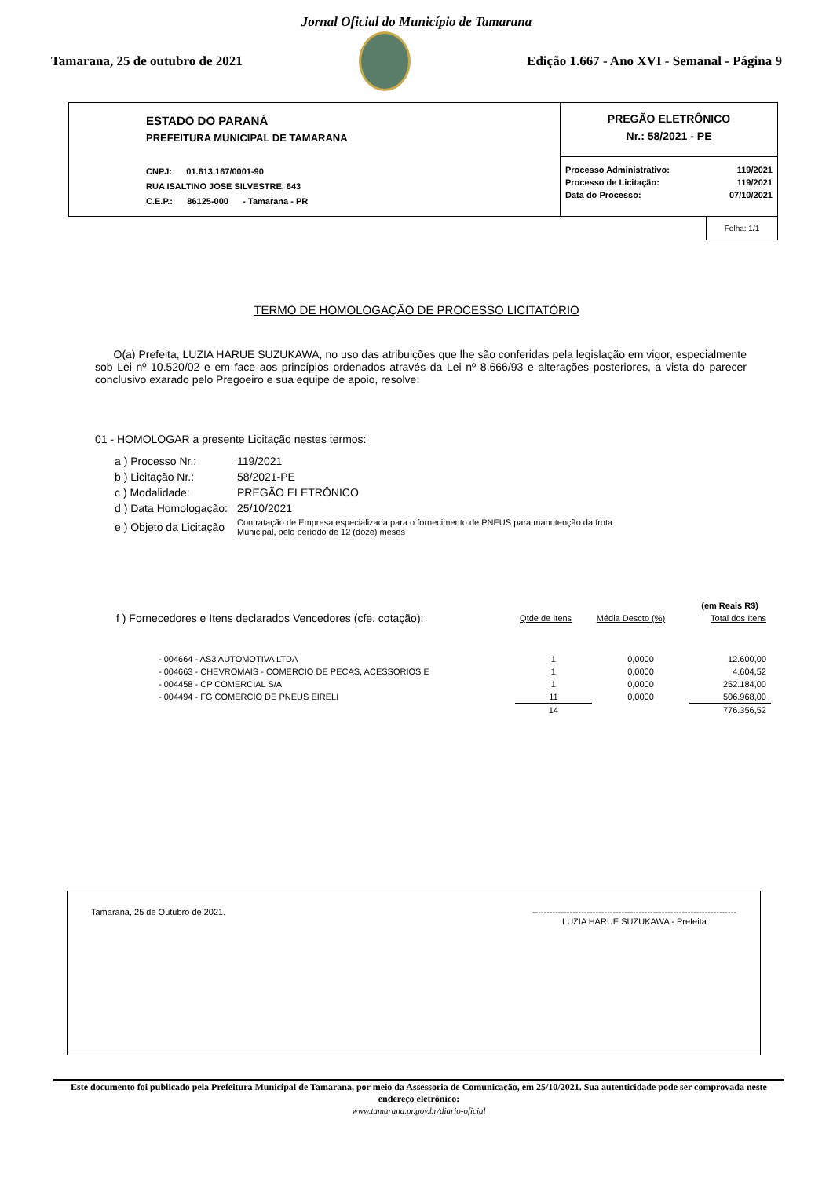Jornal Oficial do Município de Tamarana
Tamarana, 25 de outubro de 2021
Edição 1.667 - Ano XVI - Semanal - Página 9
ESTADO DO PARANÁ
PREFEITURA MUNICIPAL DE TAMARANA
CNPJ: 01.613.167/0001-90
RUA ISALTINO JOSE SILVESTRE, 643
C.E.P.: 86125-000 - Tamarana - PR
PREGÃO ELETRÔNICO
Nr.: 58/2021 - PE
| Processo Administrativo: | 119/2021 |
| Processo de Licitação: | 119/2021 |
| Data do Processo: | 07/10/2021 |
Folha: 1/1
TERMO DE HOMOLOGAÇÃO DE PROCESSO LICITATÓRIO
O(a) Prefeita, LUZIA HARUE SUZUKAWA, no uso das atribuições que lhe são conferidas pela legislação em vigor, especialmente sob Lei nº 10.520/02 e em face aos princípios ordenados através da Lei nº 8.666/93 e alterações posteriores, a vista do parecer conclusivo exarado pelo Pregoeiro e sua equipe de apoio, resolve:
01 - HOMOLOGAR a presente Licitação nestes termos:
| a ) Processo Nr.: | 119/2021 |
| b ) Licitação Nr.: | 58/2021-PE |
| c ) Modalidade: | PREGÃO ELETRÔNICO |
| d ) Data Homologação: | 25/10/2021 |
| e ) Objeto da Licitação | Contratação de Empresa especializada para o fornecimento de PNEUS para manutenção da frota Municipal, pelo período de 12 (doze) meses |
(em Reais R$)
| f ) Fornecedores e Itens declarados Vencedores (cfe. cotação): | Qtde de Itens | Média Descto (%) | Total dos Itens |
| - 004664 - AS3 AUTOMOTIVA LTDA | 1 | 0,0000 | 12.600,00 |
| - 004663 - CHEVROMAIS - COMERCIO DE PECAS, ACESSORIOS E | 1 | 0,0000 | 4.604,52 |
| - 004458 - CP COMERCIAL S/A | 1 | 0,0000 | 252.184,00 |
| - 004494 - FG COMERCIO DE PNEUS EIRELI | 11 | 0,0000 | 506.968,00 |
| | 14 | | 776.356,52 |
Tamarana, 25 de Outubro de 2021.
-----------------------------------------------------------------------
LUZIA HARUE SUZUKAWA - Prefeita
Este documento foi publicado pela Prefeitura Municipal de Tamarana, por meio da Assessoria de Comunicação, em 25/10/2021. Sua autenticidade pode ser comprovada neste endereço eletrônico:
www.tamarana.pr.gov.br/diario-oficial